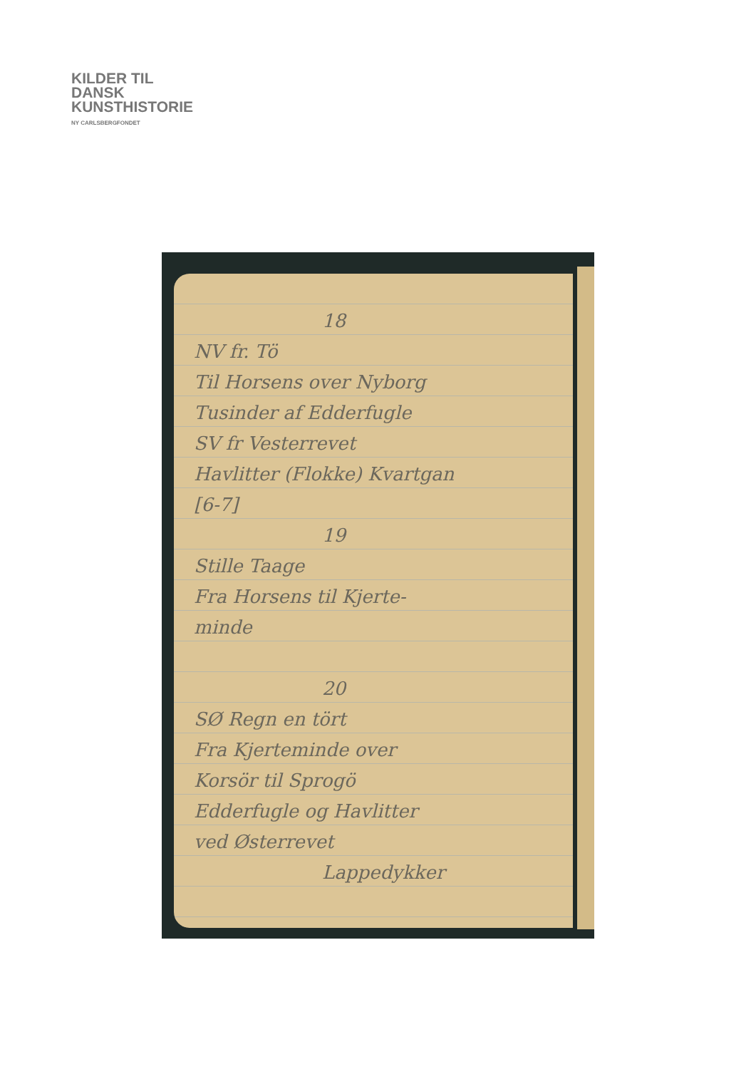KILDER TIL
DANSK
KUNSTHISTORIE
NY CARLSBERGFONDET
18
NV fr. Tö
Til Horsens over Nyborg
Tusinder af Edderfugle
SV fr Vesterrevet
Havlitter (Flokke) Kvartgan
[6-7]
19
Stille Taage
Fra Horsens til Kjerte-
minde
20
SØ Regn en tört
Fra Kjerteminde over
Korsör til Sprogö
Edderfugle og Havlitter
ved Østerrevet
Lappedykker